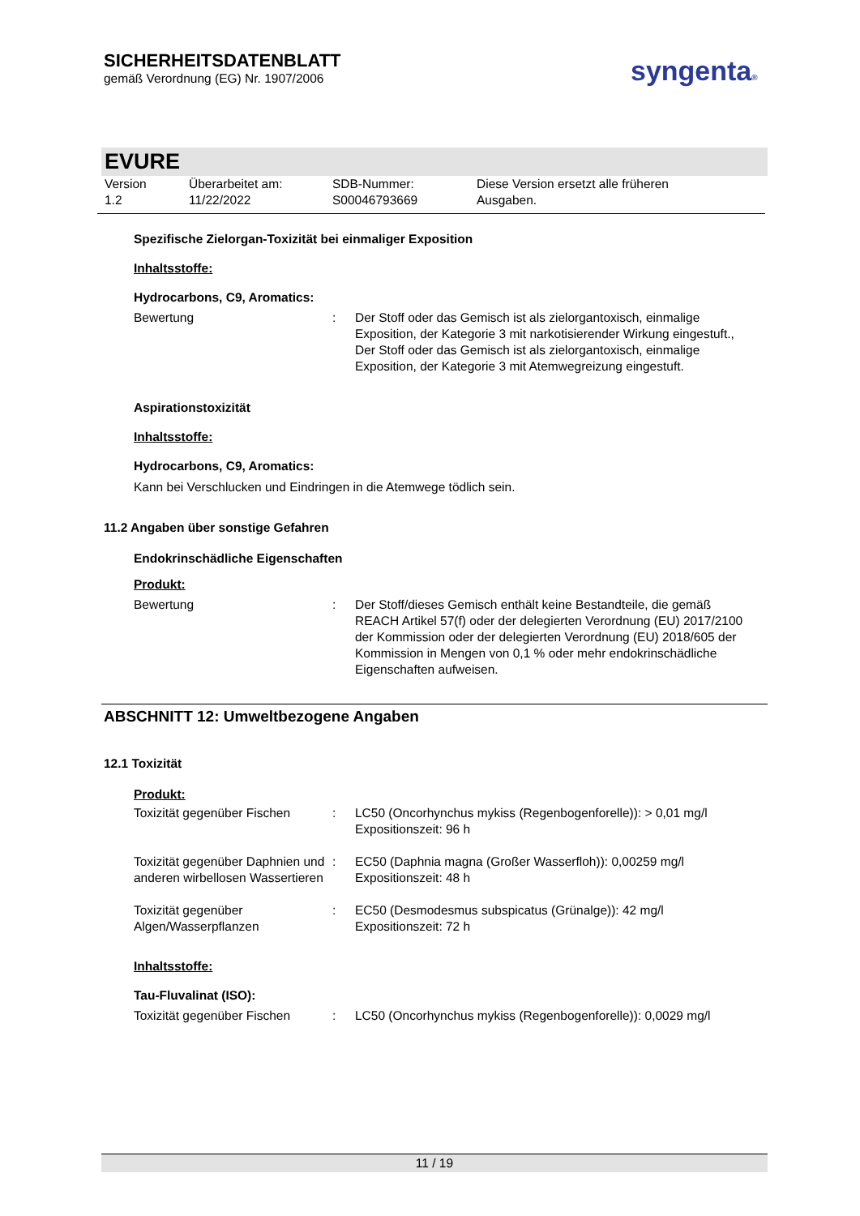SICHERHEITSDATENBLATT
gemäß Verordnung (EG) Nr. 1907/2006
syngenta®
EVURE
Version
1.2
Überarbeitet am:
11/22/2022
SDB-Nummer:
S00046793669
Diese Version ersetzt alle früheren
Ausgaben.
Spezifische Zielorgan-Toxizität bei einmaliger Exposition
Inhaltsstoffe:
Hydrocarbons, C9, Aromatics:
Bewertung : Der Stoff oder das Gemisch ist als zielorgantoxisch, einmalige Exposition, der Kategorie 3 mit narkotisierender Wirkung eingestuft., Der Stoff oder das Gemisch ist als zielorgantoxisch, einmalige Exposition, der Kategorie 3 mit Atemwegreizung eingestuft.
Aspirationstoxizität
Inhaltsstoffe:
Hydrocarbons, C9, Aromatics:
Kann bei Verschlucken und Eindringen in die Atemwege tödlich sein.
11.2 Angaben über sonstige Gefahren
Endokrinschädliche Eigenschaften
Produkt:
Bewertung : Der Stoff/dieses Gemisch enthält keine Bestandteile, die gemäß REACH Artikel 57(f) oder der delegierten Verordnung (EU) 2017/2100 der Kommission oder der delegierten Verordnung (EU) 2018/605 der Kommission in Mengen von 0,1 % oder mehr endokrinschädliche Eigenschaften aufweisen.
ABSCHNITT 12: Umweltbezogene Angaben
12.1 Toxizität
Produkt:
Toxizität gegenüber Fischen
: LC50 (Oncorhynchus mykiss (Regenbogenforelle)): > 0,01 mg/l
Expositionszeit: 96 h
Toxizität gegenüber Daphnien und anderen wirbellosen Wassertieren
: EC50 (Daphnia magna (Großer Wasserfloh)): 0,00259 mg/l
Expositionszeit: 48 h
Toxizität gegenüber Algen/Wasserpflanzen
: EC50 (Desmodesmus subspicatus (Grünalge)): 42 mg/l
Expositionszeit: 72 h
Inhaltsstoffe:
Tau-Fluvalinat (ISO):
Toxizität gegenüber Fischen
: LC50 (Oncorhynchus mykiss (Regenbogenforelle)): 0,0029 mg/l
11 / 19